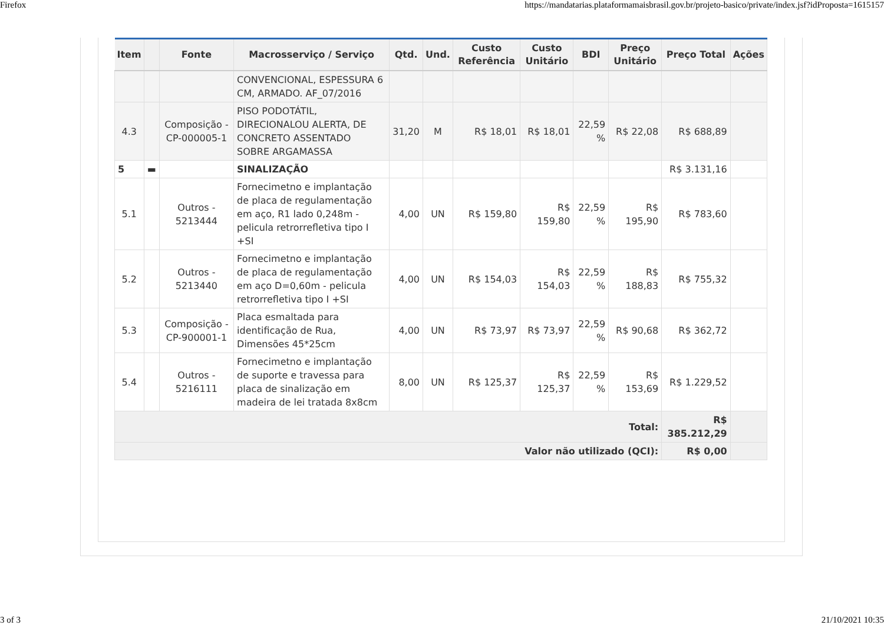Firefox https://mandatarias.plataformamaisbrasil.gov.br/projeto-basico/private/index.jsf?idProposta=1615157
| Item | | Fonte | Macrosserviço / Serviço | Qtd. | Und. | Custo Referência | Custo Unitário | BDI | Preço Unitário | Preço Total | Ações |
| --- | --- | --- | --- | --- | --- | --- | --- | --- | --- | --- | --- |
| | | | CONVENCIONAL, ESPESSURA 6 CM, ARMADO. AF_07/2016 | | | | | | | | |
| 4.3 | | Composição - CP-000005-1 | PISO PODOTÁTIL, DIRECIONALOU ALERTA, DE CONCRETO ASSENTADO SOBRE ARGAMASSA | 31,20 | M | R$ 18,01 | R$ 18,01 | 22,59 % | R$ 22,08 | R$ 688,89 | |
| 5 | ▬ | | SINALIZAÇÃO | | | | | | | R$ 3.131,16 | |
| 5.1 | | Outros - 5213444 | Fornecimetno e implantação de placa de regulamentação em aço, R1 lado 0,248m - pelicula retrorrefletiva tipo I +SI | 4,00 | UN | R$ 159,80 | R$ 159,80 | 22,59 % | R$ 195,90 | R$ 783,60 | |
| 5.2 | | Outros - 5213440 | Fornecimetno e implantação de placa de regulamentação em aço D=0,60m - pelicula retrorrefletiva tipo I +SI | 4,00 | UN | R$ 154,03 | R$ 154,03 | 22,59 % | R$ 188,83 | R$ 755,32 | |
| 5.3 | | Composição - CP-900001-1 | Placa esmaltada para identificação de Rua, Dimensões 45*25cm | 4,00 | UN | R$ 73,97 | R$ 73,97 | 22,59 % | R$ 90,68 | R$ 362,72 | |
| 5.4 | | Outros - 5216111 | Fornecimetno e implantação de suporte e travessa para placa de sinalização em madeira de lei tratada 8x8cm | 8,00 | UN | R$ 125,37 | R$ 125,37 | 22,59 % | R$ 153,69 | R$ 1.229,52 | |
| Total: | | | | | | | | | | R$ 385.212,29 | |
| Valor não utilizado (QCI): | | | | | | | | | | R$ 0,00 | |
3 of 3 21/10/2021 10:35